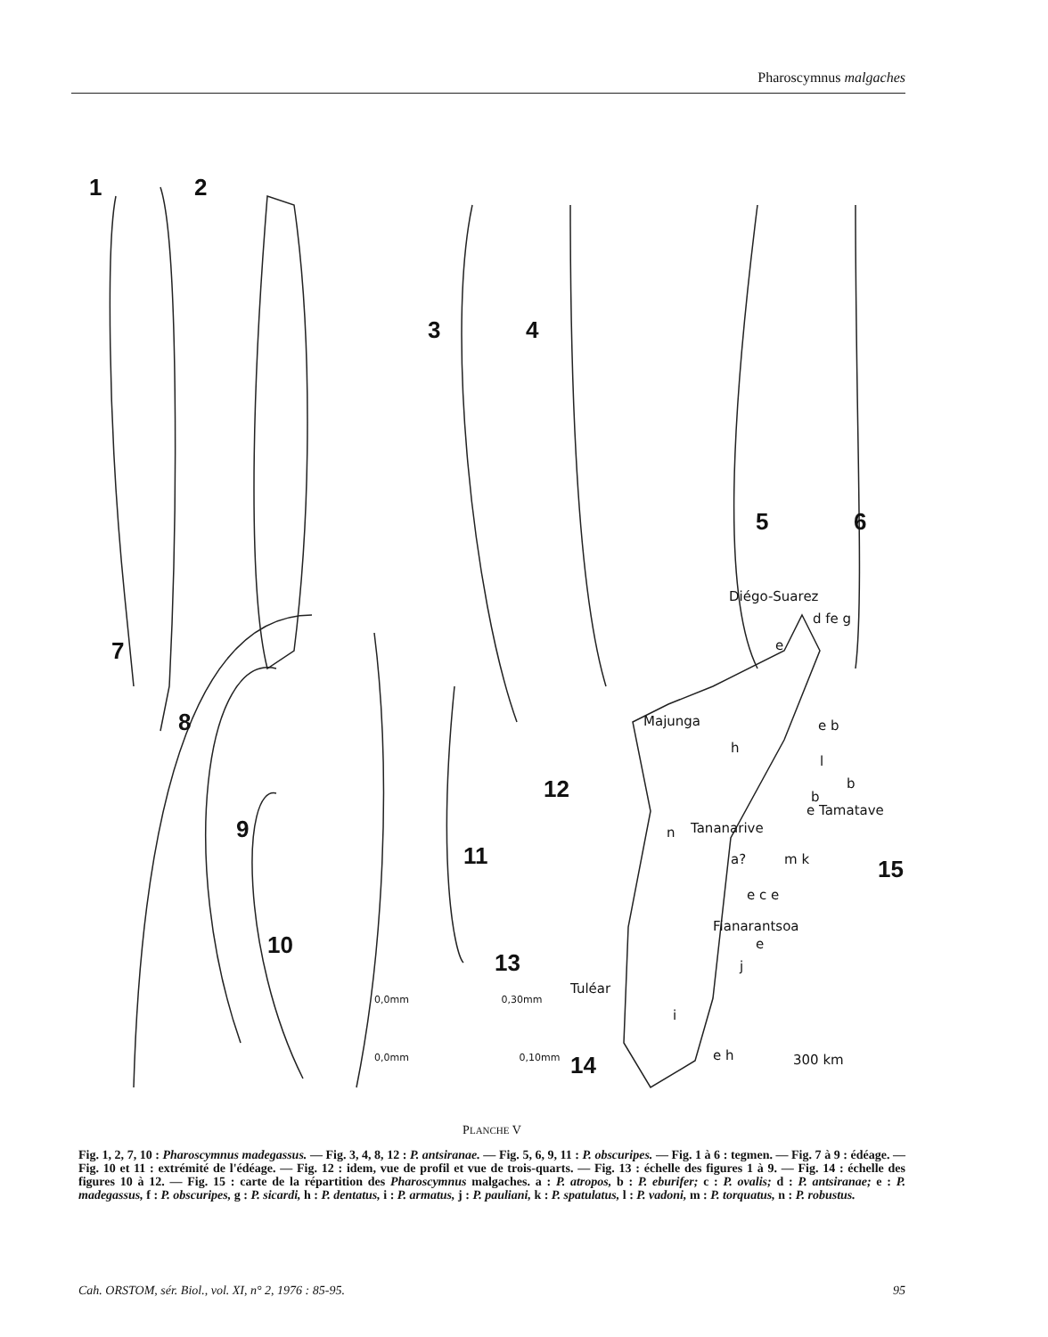Pharoscymnus malgaches
1 2
3 4
5 6
7
8
9
10
11
12
13
14
15
0,0mm 0,30mm
0,0mm 0,10mm
Diégo-Suarez
d fe g
e
Majunga
h
e b
l
b
b
e Tamatave
n Tananarive
a? m k
e c e
Fianarantsoa
e
j
Tuléar
i
e h 300 km
PLANCHE V
Fig. 1, 2, 7, 10 : Pharoscymnus madegassus. — Fig. 3, 4, 8, 12 : P. antsiranae. — Fig. 5, 6, 9, 11 : P. obscuripes. — Fig. 1 à 6 : tegmen. — Fig. 7 à 9 : édéage. — Fig. 10 et 11 : extrémité de l'édéage. — Fig. 12 : idem, vue de profil et vue de trois-quarts. — Fig. 13 : échelle des figures 1 à 9. — Fig. 14 : échelle des figures 10 à 12. — Fig. 15 : carte de la répartition des Pharoscymnus malgaches. a : P. atropos, b : P. eburifer; c : P. ovalis; d : P. antsiranae; e : P. madegassus, f : P. obscuripes, g : P. sicardi, h : P. dentatus, i : P. armatus, j : P. pauliani, k : P. spatulatus, l : P. vadoni, m : P. torquatus, n : P. robustus.
Cah. ORSTOM, sér. Biol., vol. XI, n° 2, 1976 : 85-95. 95